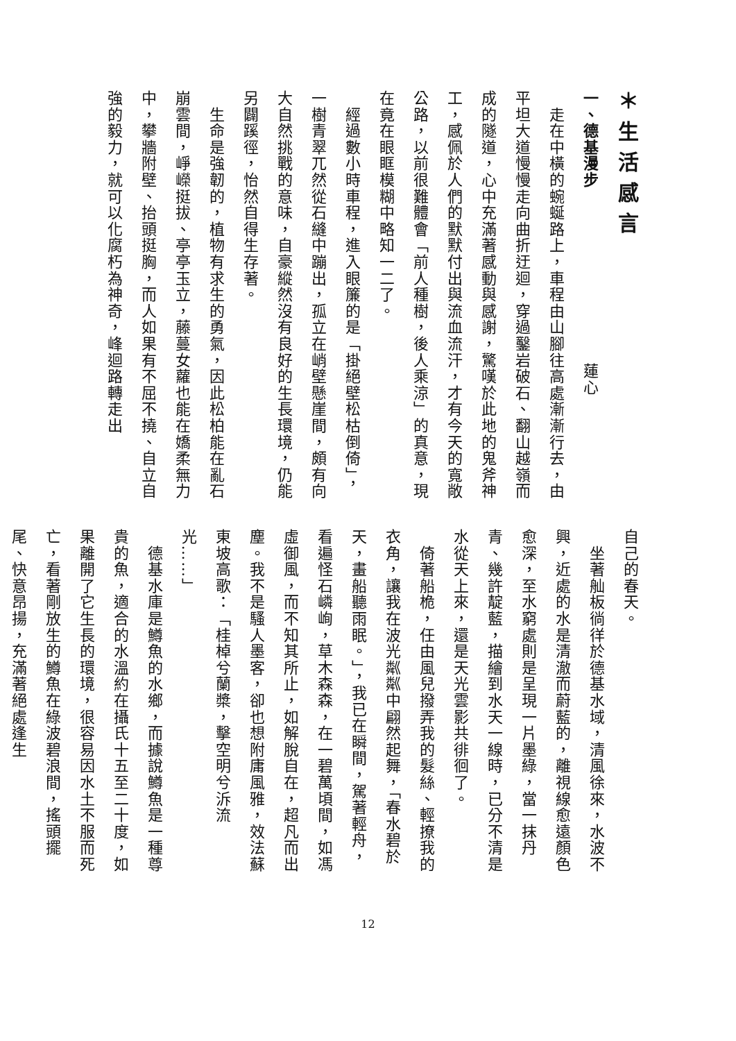＊生活感言
一、德基漫步 蓮心
　走在中橫的蜿蜒路上，車程由山腳往高處漸漸行去，由平坦大道慢慢走向曲折迂迴，穿過鑿岩破石、翻山越嶺而成的隧道，心中充滿著感動與感謝，驚嘆於此地的鬼斧神工，感佩於人們的默默付出與流血流汗，才有今天的寬敞公路，以前很難體會「前人種樹，後人乘涼」的真意，現在竟在眼眶模糊中略知一二了。
　經過數小時車程，進入眼簾的是「掛絕壁松枯倒倚」，一樹青翠兀然從石縫中蹦出，孤立在峭壁懸崖間，頗有向大自然挑戰的意味，自豪縱然沒有良好的生長環境，仍能另闢蹊徑，怡然自得生存著。
　生命是強韌的，植物有求生的勇氣，因此松柏能在亂石崩雲間，崢嶸挺拔、亭亭玉立，藤蔓女蘿也能在嬌柔無力中，攀牆附壁、抬頭挺胸，而人如果有不屈不撓、自立自強的毅力，就可以化腐朽為神奇，峰迴路轉走出
自己的春天。
　坐著舢板徜徉於德基水域，清風徐來，水波不興，近處的水是清澈而蔚藍的，離視線愈遠顏色愈深，至水窮處則是呈現一片墨綠，當一抹丹青、幾許靛藍，描繪到水天一線時，已分不清是水從天上來，還是天光雲影共徘徊了。
　倚著船桅，任由風兒撥弄我的髮絲、輕撩我的衣角，讓我在波光粼粼中翩然起舞，「春水碧於天，畫船聽雨眠。」，我已在瞬間，駕著輕舟，看遍怪石嶙峋，草木森森，在一碧萬頃間，如馮虛御風，而不知其所止，如解脫自在，超凡而出塵。我不是騷人墨客，卻也想附庸風雅，效法蘇東坡高歌：「桂棹兮蘭槳，擊空明兮泝流光……」
　德基水庫是鱒魚的水鄉，而據說鱒魚是一種尊貴的魚，適合的水溫約在攝氏十五至二十度，如果離開了它生長的環境，很容易因水土不服而死亡，看著剛放生的鱒魚在綠波碧浪間，搖頭擺尾、快意昂揚，充滿著絕處逢生
12